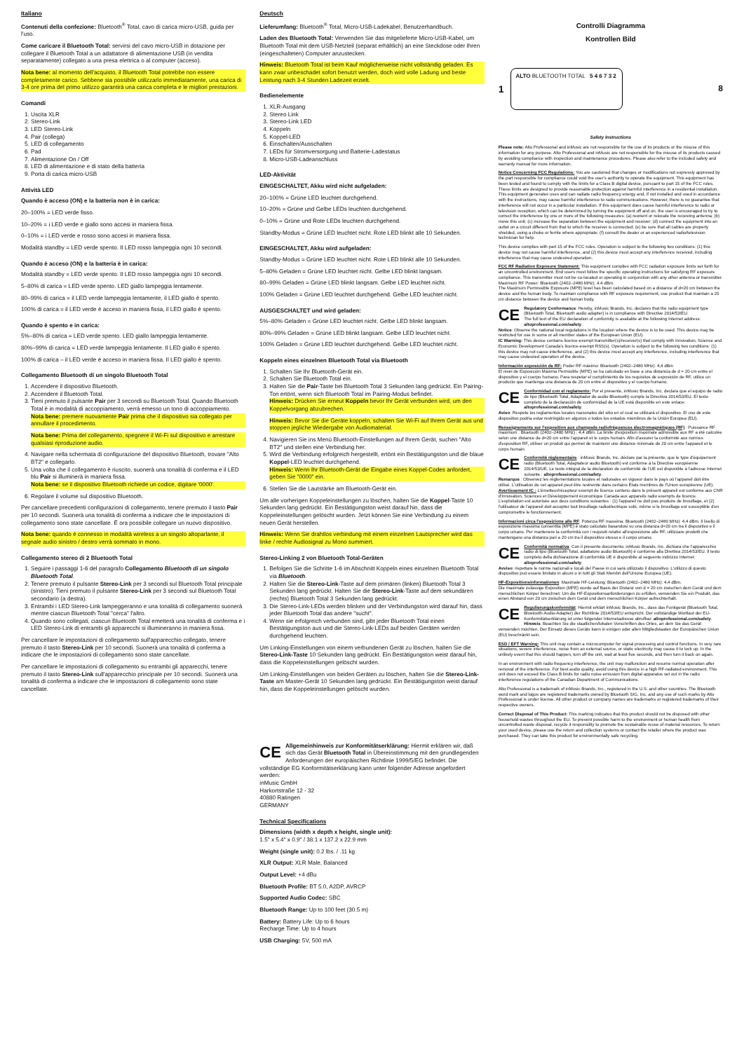Italiano
Contenuti della confezione: Bluetooth<sup>®</sup> Total, cavo di carica micro-USB, guida per l'uso.
Come caricare il Bluetooth Total: servirsi del cavo micro-USB in dotazione per collegare il Bluetooth Total a un adattatore di alimentazione USB (in vendita separatamente) collegato a una presa elettrica o al computer (acceso).
Nota bene: al momento dell'acquisto, il Bluetooth Total potrebbe non essere completamente carico. Sebbene sia possibile utilizzarlo immediatamente, una carica di 3-4 ore prima del primo utilizzo garantirà una carica completa e le migliori prestazioni.
Comandi
1. Uscita XLR
2. Stereo-Link
3. LED Stereo-Link
4. Pair (collega)
5. LED di collegamento
6. Pad
7. Alimentazione On / Off
8. LED di alimentazione e di stato della batteria
9. Porta di carica micro-USB
Attività LED
Quando è acceso (ON) e la batteria non è in carica:
20–100% = LED verde fisso.
10–20% = i LED verde e giallo sono accesi in maniera fissa.
0–10% = i LED verde e rosso sono accesi in maniera fissa.
Modalità standby = LED verde spento. Il LED rosso lampeggia ogni 10 secondi.
Quando è acceso (ON) e la batteria è in carica:
Modalità standby = LED verde spento. Il LED rosso lampeggia ogni 10 secondi.
5–80% di carica = LED verde spento. LED giallo lampeggia lentamente.
80–99% di carica = il LED verde lampeggia lentamente, il LED giallo è spento.
100% di carica = il LED verde è acceso in maniera fissa, il LED giallo è spento.
Quando è spento e in carica:
5%–80% di carica = LED verde spento. LED giallo lampeggia lentamente.
80%–99% di carica = LED verde lampeggia lentamente. Il LED giallo è spento.
100% di carica – il LED verde è acceso in maniera fissa. Il LED giallo è spento.
Collegamento Bluetooth di un singolo Bluetooth Total
1. Accendere il dispositivo Bluetooth.
2. Accendere il Bluetooth Total.
3. Tieni premuto il pulsante Pair per 3 secondi su Bluetooth Total. Quando Bluetooth Total è in modalità di accoppiamento, verrà emesso un tono di accoppiamento.
Nota bene: premere nuovamente Pair prima che il dispositivo sia collegato per annullare il procedimento.
Nota bene: Prima del collegamento, spegnere il Wi-Fi sul dispositivo e arrestare qualsiasi riproduzione audio.
4. Navigare nella schermata di configurazione del dispositivo Bluetooth, trovare "Alto BT2" e collegarlo.
5. Una volta che il collegamento è riuscito, suonerà una tonalità di conferma e il LED blu Pair si illuminerà in maniera fissa.
Nota bene: se il dispositivo Bluetooth richiede un codice, digitare '0000'.
6. Regolare il volume sul dispositivo Bluetooth.
Per cancellare precedenti configurazioni di collegamento, tenere premuto il tasto Pair per 10 secondi. Suonerà una tonalità di conferma a indicare che le impostazioni di collegamento sono state cancellate. È ora possibile collegare un nuovo dispositivo.
Nota bene: quando è connesso in modalità wireless a un singolo altoparlante, il segnale audio sinistro / destro verrà sommato in mono.
Collegamento stereo di 2 Bluetooth Total
1. Seguire i passaggi 1-6 del paragrafo Collegamento Bluetooth di un singolo Bluetooth Total.
2. Tenere premuto il pulsante Stereo-Link per 3 secondi sul Bluetooth Total principale (sinistro). Tieni premuto il pulsante Stereo-Link per 3 secondi sul Bluetooth Total secondario (a destra).
3. Entrambi i LED Stereo-Link lampeggeranno e una tonalità di collegamento suonerà mentre ciascun Bluetooth Total "cerca" l'altro.
4. Quando sono collegati, ciascun Bluetooth Total emetterà una tonalità di conferma e i LED Stereo-Link di entrambi gli apparecchi si illumineranno in maniera fissa.
Per cancellare le impostazioni di collegamento sull'apparecchio collegato, tenere premuto il tasto Stereo-Link per 10 secondi. Suonerà una tonalità di conferma a indicare che le impostazioni di collegamento sono state cancellate.
Per cancellare le impostazioni di collegamento su entrambi gli apparecchi, tenere premuto il tasto Stereo-Link sull'apparecchio principale per 10 secondi. Suonerà una tonalità di conferma a indicare che le impostazioni di collegamento sono state cancellate.
Deutsch
Lieferumfang: Bluetooth<sup>®</sup> Total, Micro-USB-Ladekabel, Benutzerhandbuch.
Laden des Bluetooth Total: Verwenden Sie das mitgelieferte Micro-USB-Kabel, um Bluetooth Total mit dem USB-Netzteil (separat erhältlich) an eine Steckdose oder Ihren (eingeschalteten) Computer anzustecken.
Hinweis: Bluetooth Total ist beim Kauf möglicherweise nicht vollständig geladen. Es kann zwar unbeschadet sofort benutzt werden, doch wird volle Ladung und beste Leistung nach 3-4 Stunden Ladezeit erzielt.
Bedienelemente
1. XLR-Ausgang
2. Stereo Link
3. Stereo-Link LED
4. Koppeln
5. Koppel-LED
6. Einschalten/Ausschalten
7. LEDs für Stromversorgung und Batterie-Ladestatus
8. Micro-USB-Ladeanschluss
LED-Aktivität
EINGESCHALTET, Akku wird nicht aufgeladen:
20–100% = Grüne LED leuchtet durchgehend.
10–20% = Grüne und Gelbe LEDs leuchten durchgehend.
0–10% = Grüne und Rote LEDs leuchten durchgehend.
Standby-Modus = Grüne LED leuchtet nicht. Rote LED blinkt alle 10 Sekunden.
EINGESCHALTET, Akku wird aufgeladen:
Standby-Modus = Grüne LED leuchtet nicht. Rote LED blinkt alle 10 Sekunden.
5–80% Geladen = Grüne LED leuchtet nicht. Gelbe LED blinkt langsam.
80–99% Geladen = Grüne LED blinkt langsam. Gelbe LED leuchtet nicht.
100% Geladen = Grüne LED leuchtet durchgehend. Gelbe LED leuchtet nicht.
AUSGESCHALTET und wird geladen:
5%–80% Geladen = Grüne LED leuchtet nicht. Gelbe LED blinkt langsam.
80%–99% Geladen = Grüne LED blinkt langsam. Gelbe LED leuchtet nicht.
100% Geladen = Grüne LED leuchtet durchgehend. Gelbe LED leuchtet nicht.
Koppeln eines einzelnen Bluetooth Total via Bluetooth
1. Schalten Sie Ihr Bluetooth-Gerät ein.
2. Schalten Sie Bluetooth Total ein.
3. Halten Sie die Pair-Taste bei Bluetooth Total 3 Sekunden lang gedrückt. Ein Pairing-Ton ertönt, wenn sich Bluetooth Total im Pairing-Modus befindet.
Hinweis: Drücken Sie erneut Koppeln bevor Ihr Gerät verbunden wird, um den Koppelvorgang abzubrechen.
Hinweis: Bevor Sie die Geräte koppeln, schalten Sie Wi-Fi auf Ihrem Gerät aus und stoppen jegliche Wiedergabe von Audiomaterial.
4. Navigieren Sie ins Menü Bluetooth-Einstellungen auf Ihrem Gerät, suchen "Alto BT2" und stellen eine Verbindung her.
5. Wird die Verbindung erfolgreich hergestellt, ertönt ein Bestätigungston und die blaue Koppel-LED leuchtet durchgehend.
Hinweis: Wenn Ihr Bluetooth-Gerät die Eingabe eines Koppel-Codes anfordert, geben Sie "0000" ein.
6. Stellen Sie die Lautstärke am Bluetooth-Gerät ein.
Um alle vorherigen Koppeleinstellungen zu löschen, halten Sie die Koppel-Taste 10 Sekunden lang gedrückt. Ein Bestätigungston weist darauf hin, dass die Koppeleinstellungen gelöscht wurden. Jetzt können Sie eine Verbindung zu einem neuen Gerät herstellen.
Hinweis: Wenn Sie drahtlos verbindung mit einem einzelnen Lautsprecher wird das linke / rechte Audiosignal zu Mono summiert.
Stereo-Linking 2 von Bluetooth Total-Geräten
1. Befolgen Sie die Schritte 1-6 im Abschnitt Koppeln eines einzelnen Bluetooth Total via Bluetooth.
2. Halten Sie die Stereo-Link-Taste auf dem primären (linken) Bluetooth Total 3 Sekunden lang gedrückt. Halten Sie die Stereo-Link-Taste auf dem sekundären (rechts) Bluetooth Total 3 Sekunden lang gedrückt.
3. Die Stereo-Link-LEDs werden blinken und der Verbindungston wird darauf hin, dass jeder Bluetooth Total das andere "sucht".
4. Wenn sie erfolgreich verbunden sind, gibt jeder Bluetooth Total einen Bestätigungston aus und die Stereo-Link-LEDs auf beiden Geräten werden durchgehend leuchten.
Um Linking-Einstellungen von einem verbundenen Gerät zu löschen, halten Sie die Stereo-Link-Taste 10 Sekunden lang gedrückt. Ein Bestätigungston weist darauf hin, dass die Koppeleinstellungen gelöscht wurden.
Um Linking-Einstellungen von beiden Geräten zu löschen, halten Sie die Stereo-Link-Taste am Master-Gerät 10 Sekunden lang gedrückt. Ein Bestätigungston weist darauf hin, dass die Koppeleinstellungen gelöscht wurden.
CE
Allgemeinhinweis zur Konformitätserklärung: Hiermit erklären wir, daß sich das Gerät Bluetooth Total in Übereinstimmung mit den grundlegenden Anforderungen der europäischen Richtlinie 1999/5/EG befindet. Die vollständige EG Konformitätserklärung kann unter folgender Adresse angefordert werden:
inMusic GmbH
Harkortstraße 12 - 32
40880 Ratingen
GERMANY
Technical Specifications
Dimensions (width x depth x height, single unit):
1.5" x 5.4" x 0.9" / 38.1 x 137.2 x 22.9 mm
Weight (single unit): 0.2 lbs. / .11 kg
XLR Output: XLR Male, Balanced
Output Level: +4 dBu
Bluetooth Profile: BT 5.0, A2DP, AVRCP
Supported Audio Codec: SBC
Bluetooth Range: Up to 100 feet (30.5 m)
Battery: Battery Life: Up to 6 hours
Recharge Time: Up to 4 hours
USB Charging: 5V, 500 mA
Controlli Diagramma
Kontrollen Bild
1
ALTO BLUETOOTH TOTAL 5 4 6 7 3 2
8
Safety Instructions
Please note: Alto Professional and inMusic are not responsible for the use of its products or the misuse of this information for any purpose. Alto Professional and inMusic are not responsible for the misuse of its products caused by avoiding compliance with inspection and maintenance procedures. Please also refer to the included safety and warranty manual for more information.
Notice Concerning FCC Regulations: You are cautioned that changes or modifications not expressly approved by the part responsible for compliance could void the user's authority to operate the equipment. This equipment has been tested and found to comply with the limits for a Class B digital device, pursuant to part 15 of the FCC rules. These limits are designed to provide reasonable protection against harmful interference in a residential installation. This equipment generates uses and can radiate radio frequency energy and, if not installed and used in accordance with the instructions, may cause harmful interference to radio communications. However, there is no guarantee that interference will not occur in a particular installation. If this equipment does cause harmful interference to radio or television reception, which can be determined by turning the equipment off and on, the user is encouraged to try to correct the interference by one or more of the following measures: (a) reorient or relocate the receiving antenna; (b) move this unit; (c) increase the separation between the equipment and receiver; (d) connect the equipment into an outlet on a circuit different from that to which the receiver is connected; (e) be sure that all cables are properly shielded, using a choke or ferrite where appropriate; (f) consult the dealer or an experienced radio/television technician for help.
This device complies with part 15 of the FCC rules. Operation is subject to the following two conditions: (1) this device may not cause harmful interference, and (2) this device must accept any interference received, including interference that may cause undesired operation.
FCC RF Radiation Exposure Statement: This equipment complies with FCC radiation exposure limits set forth for an uncontrolled environment. End users must follow the specific operating instructions for satisfying RF exposure compliance. This transmitter must not be co-located or operating in conjunction with any other antenna or transmitter.
Maximum RF Power: Bluetooth (2402–2480 MHz): 4.4 dBm.
The Maximum Permissible Exposure (MPE) level has been calculated based on a distance of d=20 cm between the device and the human body. To maintain compliance with RF exposure requirement, use product that maintain a 20 cm distance between the device and human body.
CE Regulatory Conformance: Hereby, inMusic Brands, Inc. declares that the radio equipment type (Bluetooth Total, Bluetooth audio adapter) is in compliance with Directive 2014/53/EU.
The full text of the EU declaration of conformity is available at the following Internet address: altoprofessional.com/safety.
Notice: Observe the national local regulations in the location where the device is to be used. This device may be restricted for use in some or all member states of the European Union (EU).
IC Warning: This device contains licence-exempt transmitter(s)/receiver(s) that comply with Innovation, Science and Economic Development Canada's licence-exempt RSS(s). Operation is subject to the following two conditions: (1) this device may not cause interference, and (2) this device must accept any interference, including interference that may cause undesired operation of the device.
Información exposición de RF: Poder RF máximo: Bluetooth (2402–2480 MHz): 4,4 dBm
El nivel de Exposición Máxima Permisible (MPE) se ha calculado en base a una distancia de d = 20 cm entre el dispositivo y el cuerpo humano. Para respetar el cumplimiento de los requisitos de exposición de RF, utilice un producto que mantenga una distancia de 20 cm entre el dispositivo y el cuerpo humano.
CE Conformidad con el reglamento: Por el presente, inMusic Brands, Inc. declara que el equipo de radio de tipo (Bluetooth Total, Adaptador de audio Bluetooth) cumple la Directiva 2014/53/EU. El texto completo de la declaración de conformidad de la UE está disponible en este enlace: altoprofessional.com/safety.
Aviso: Respete los reglamentos locales nacionales del sitio en el cual se utilizará el dispositivo. El uso de este dispositivo podría estar restringido en algunos o todos los estados miembros de la Unión Europea (EU).
Renseignements sur l'exposition aux champsde radiofréquences électromagnétiques (RF) : Puissance RF maximum : Bluetooth (2402–2480 MHz) : 4,4 dBm. La limite d'exposition maximale admissible aux RF a été calculée selon une distance de d=20 cm entre l'appareil et le corps humain. Afin d'assurer la conformité aux normes d'exposition RF, utiliser un produit qui permet de maintenir une distance minimale de 20 cm entre l'appareil et le corps humain.
CE Conformité réglementaire : inMusic Brands, Inc. déclare par la présente, que le type d'équipement radio (Bluetooth Total, Adaptateur audio Bluetooth) est conforme à la Directive européenne 2014/53/UE. Le texte intégral de la déclaration de conformité de l'UE est disponible à l'adresse Internet suivante : altoprofessional.com/safety.
Remarque : Observez les réglementations locales et nationales en vigueur dans le pays où l'appareil doit être utilisé. L'utilisation de cet appareil peut être restreinte dans certains États membres de l'Union européenne (UE).
Avertissement IC : L'émetteur/récepteur exempt de licence contenu dans le présent appareil est conforme aux CNR d'Innovation, Sciences et Développement économique Canada aux appareils radio exempts de licence. L'exploitation est autorisée aux deux conditions suivantes : (1) l'appareil ne doit pas produire de brouillage, et (2) l'utilisateur de l'appareil doit accepter tout brouillage radioélectrique subi, même si le brouillage est susceptible d'en compromettre le fonctionnement.
Informazioni circa l'esposizione alle RF: Potenza RF massima: Bluetooth (2402–2480 MHz): 4,4 dBm. Il livello di esposizione massima consentita (MPE) è stato calcolato basandosi su una distanza d=20 cm tra il dispositivo e il corpo umano. Per mantenere la conformità con i requisiti relativi all'esposizione alle RF, utilizzare prodotti che mantengano una distanza pari a 20 cm tra il dispositivo stesso e il corpo umano.
CE Conformità normativa: Con il presente documento, inMusic Brands, Inc. dichiara che l'apparecchio radio di tipo (Bluetooth Total, adattatore audio Bluetooth) è conforme alla Direttiva 2014/53/EU. Il testo completo della dichiarazione di conformità UE è disponibile al seguente indirizzo Internet: altoprofessional.com/safety.
Avviso: rispettare le norme nazionali e locali del Paese in cui sarà utilizzato il dispositivo. L'utilizzo di questo dispositivo può essere limitato in alcuni o in tutti gli Stati Membri dell'Unione Europea (UE).
HF-Expositionsinformationen: Maximale HF-Leistung: Bluetooth (2402–2480 MHz): 4,4 dBm.
Die maximale zulässige Exposition (MPE) wurde auf Basis der Distanz von d = 20 cm zwischen dem Gerät und dem menschlichen Körper berechnet. Um die HF-Expositionsanforderungen zu erfüllen, verwenden Sie ein Produkt, das einen Abstand von 20 cm zwischen dem Gerät und dem menschlichen Körper aufrechterhält.
CE Regulierungskonformität: Hiermit erklärt inMusic Brands, Inc., dass das Funkgerät (Bluetooth Total, Bluetooth-Audio-Adapter) der Richtlinie 2014/53/EU entspricht. Der vollständige Wortlaut der EU-Konformitätserklärung ist unter folgender Internetadresse abrufbar: altoprofessional.com/safety.
Hinweis: Beachten Sie die staatlichen/lokalen Vorschriften des Ortes, an dem Sie das Gerät verwenden möchten. Der Einsatz dieses Geräts kann in einigen oder allen Mitgliedstaaten der Europäischen Union (EU) beschränkt sein.
ESD / EFT Warning: This unit may contain a microcomputer for signal processing and control functions. In very rare situations, severe interference, noise from an external source, or static electricity may cause it to lock up. In the unlikely event that this should happen, turn off the unit, wait at least five seconds, and then turn it back on again.
In an environment with radio frequency interference, the unit may malfunction and resume normal operation after removal of the interference. For best audio quality, avoid using this device in a high RF-radiated environment. This unit does not exceed the Class B limits for radio noise emission from digital apparatus set out in the radio interference regulations of the Canadian Department of Communications.
Alto Professional is a trademark of inMusic Brands, Inc., registered in the U.S. and other countries. The Bluetooth word mark and logos are registered trademarks owned by Bluetooth SIG, Inc. and any use of such marks by Alto Professional is under license. All other product or company names are trademarks or registered trademarks of their respective owners.
Correct Disposal of This Product: This marking indicates that this product should not be disposed with other household wastes throughout the EU. To prevent possible harm to the environment or human health from uncontrolled waste disposal, recycle it responsibly to promote the sustainable reuse of material resources. To return your used device, please use the return and collection systems or contact the retailer where the product was purchased. They can take this product for environmentally safe recycling.